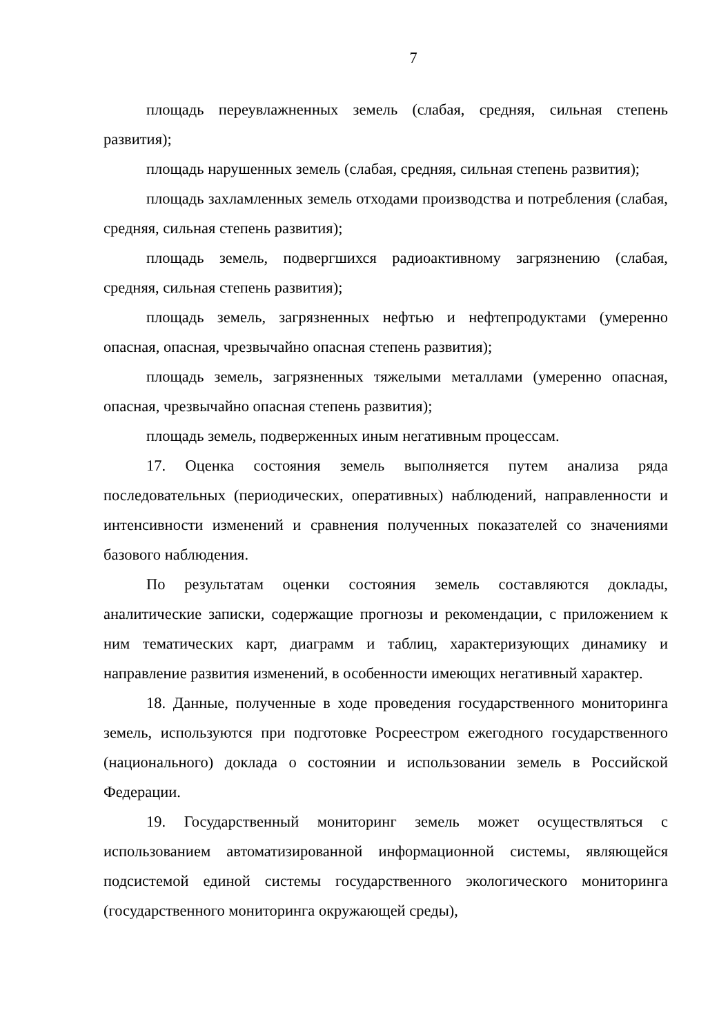7
площадь переувлажненных земель (слабая, средняя, сильная степень развития);
площадь нарушенных земель (слабая, средняя, сильная степень развития);
площадь захламленных земель отходами производства и потребления (слабая, средняя, сильная степень развития);
площадь земель, подвергшихся радиоактивному загрязнению (слабая, средняя, сильная степень развития);
площадь земель, загрязненных нефтью и нефтепродуктами (умеренно опасная, опасная, чрезвычайно опасная степень развития);
площадь земель, загрязненных тяжелыми металлами (умеренно опасная, опасная, чрезвычайно опасная степень развития);
площадь земель, подверженных иным негативным процессам.
17. Оценка состояния земель выполняется путем анализа ряда последовательных (периодических, оперативных) наблюдений, направленности и интенсивности изменений и сравнения полученных показателей со значениями базового наблюдения.
По результатам оценки состояния земель составляются доклады, аналитические записки, содержащие прогнозы и рекомендации, с приложением к ним тематических карт, диаграмм и таблиц, характеризующих динамику и направление развития изменений, в особенности имеющих негативный характер.
18. Данные, полученные в ходе проведения государственного мониторинга земель, используются при подготовке Росреестром ежегодного государственного (национального) доклада о состоянии и использовании земель в Российской Федерации.
19. Государственный мониторинг земель может осуществляться с использованием автоматизированной информационной системы, являющейся подсистемой единой системы государственного экологического мониторинга (государственного мониторинга окружающей среды),